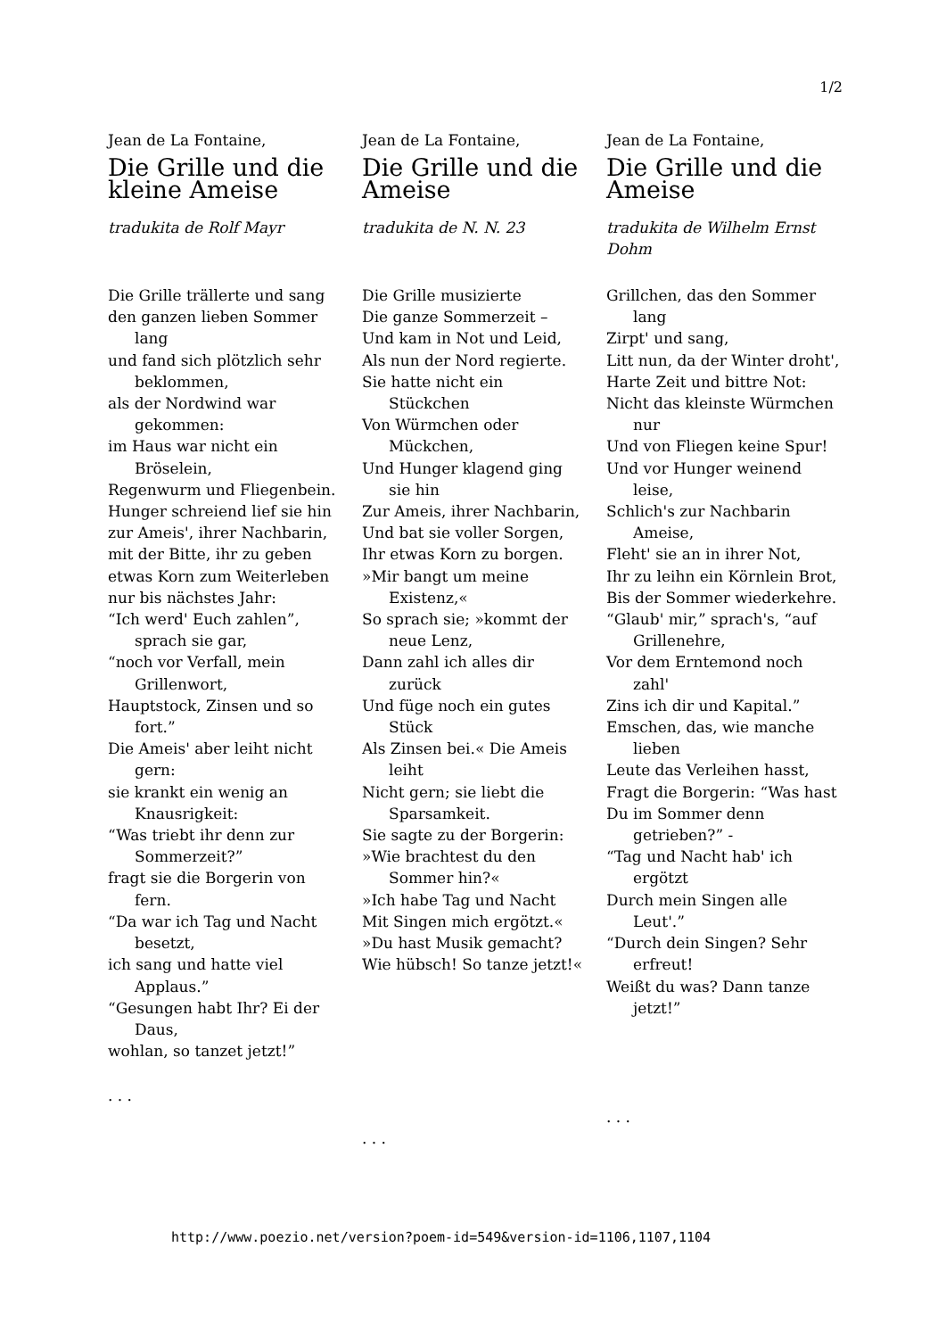1/2
Jean de La Fontaine,
Die Grille und die kleine Ameise
tradukita de Rolf Mayr
Die Grille trällerte und sang
den ganzen lieben Sommer lang
und fand sich plötzlich sehr beklommen,
als der Nordwind war gekommen:
im Haus war nicht ein Bröselein,
Regenwurm und Fliegenbein.
Hunger schreiend lief sie hin
zur Ameis', ihrer Nachbarin,
mit der Bitte, ihr zu geben
etwas Korn zum Weiterleben
nur bis nächstes Jahr:
“Ich werd' Euch zahlen”, sprach sie gar,
“noch vor Verfall, mein Grillenwort,
Hauptstock, Zinsen und so fort.”
Die Ameis' aber leiht nicht gern:
sie krankt ein wenig an Knausrigkeit:
“Was triebt ihr denn zur Sommerzeit?”
fragt sie die Borgerin von fern.
“Da war ich Tag und Nacht besetzt,
ich sang und hatte viel Applaus.”
“Gesungen habt Ihr? Ei der Daus,
wohlan, so tanzet jetzt!”
. . .
Jean de La Fontaine,
Die Grille und die Ameise
tradukita de N. N. 23
Die Grille musizierte
Die ganze Sommerzeit –
Und kam in Not und Leid,
Als nun der Nord regierte.
Sie hatte nicht ein Stückchen
Von Würmchen oder Mückchen,
Und Hunger klagend ging sie hin
Zur Ameis, ihrer Nachbarin,
Und bat sie voller Sorgen,
Ihr etwas Korn zu borgen.
»Mir bangt um meine Existenz,«
So sprach sie; »kommt der neue Lenz,
Dann zahl ich alles dir zurück
Und füge noch ein gutes Stück
Als Zinsen bei.« Die Ameis leiht
Nicht gern; sie liebt die Sparsamkeit.
Sie sagte zu der Borgerin:
»Wie brachtest du den Sommer hin?«
»Ich habe Tag und Nacht
Mit Singen mich ergötzt.«
»Du hast Musik gemacht?
Wie hübsch! So tanze jetzt!«
. . .
Jean de La Fontaine,
Die Grille und die Ameise
tradukita de Wilhelm Ernst Dohm
Grillchen, das den Sommer lang
Zirpt' und sang,
Litt nun, da der Winter droht',
Harte Zeit und bittre Not:
Nicht das kleinste Würmchen nur
Und von Fliegen keine Spur!
Und vor Hunger weinend leise,
Schlich's zur Nachbarin Ameise,
Fleht' sie an in ihrer Not,
Ihr zu leihn ein Körnlein Brot,
Bis der Sommer wiederkehre.
“Glaub' mir,” sprach's, “auf Grillenehre,
Vor dem Erntemond noch zahl'
Zins ich dir und Kapital.”
Emschen, das, wie manche lieben
Leute das Verleihen hasst,
Fragt die Borgerin: “Was hast
Du im Sommer denn getrieben?” -
“Tag und Nacht hab' ich ergötzt
Durch mein Singen alle Leut'.”
“Durch dein Singen? Sehr erfreut!
Weißt du was? Dann tanze jetzt!”
. . .
http://www.poezio.net/version?poem-id=549&version-id=1106,1107,1104